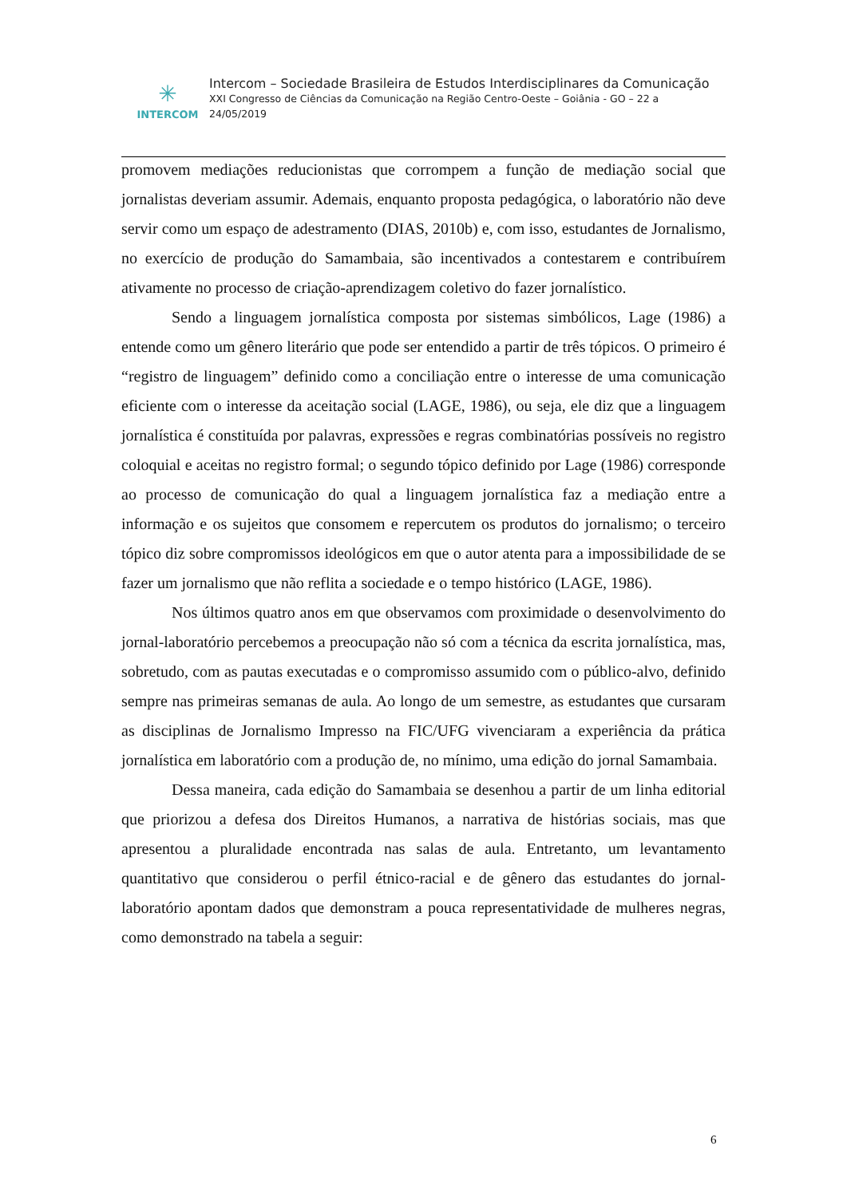✳
INTERCOM
Intercom – Sociedade Brasileira de Estudos Interdisciplinares da Comunicação
XXI Congresso de Ciências da Comunicação na Região Centro-Oeste – Goiânia - GO – 22 a
24/05/2019
promovem mediações reducionistas que corrompem a função de mediação social que jornalistas deveriam assumir. Ademais, enquanto proposta pedagógica, o laboratório não deve servir como um espaço de adestramento (DIAS, 2010b) e, com isso, estudantes de Jornalismo, no exercício de produção do Samambaia, são incentivados a contestarem e contribuírem ativamente no processo de criação-aprendizagem coletivo do fazer jornalístico.
Sendo a linguagem jornalística composta por sistemas simbólicos, Lage (1986) a entende como um gênero literário que pode ser entendido a partir de três tópicos. O primeiro é “registro de linguagem” definido como a conciliação entre o interesse de uma comunicação eficiente com o interesse da aceitação social (LAGE, 1986), ou seja, ele diz que a linguagem jornalística é constituída por palavras, expressões e regras combinatórias possíveis no registro coloquial e aceitas no registro formal; o segundo tópico definido por Lage (1986) corresponde ao processo de comunicação do qual a linguagem jornalística faz a mediação entre a informação e os sujeitos que consomem e repercutem os produtos do jornalismo; o terceiro tópico diz sobre compromissos ideológicos em que o autor atenta para a impossibilidade de se fazer um jornalismo que não reflita a sociedade e o tempo histórico (LAGE, 1986).
Nos últimos quatro anos em que observamos com proximidade o desenvolvimento do jornal-laboratório percebemos a preocupação não só com a técnica da escrita jornalística, mas, sobretudo, com as pautas executadas e o compromisso assumido com o público-alvo, definido sempre nas primeiras semanas de aula. Ao longo de um semestre, as estudantes que cursaram as disciplinas de Jornalismo Impresso na FIC/UFG vivenciaram a experiência da prática jornalística em laboratório com a produção de, no mínimo, uma edição do jornal Samambaia.
Dessa maneira, cada edição do Samambaia se desenhou a partir de um linha editorial que priorizou a defesa dos Direitos Humanos, a narrativa de histórias sociais, mas que apresentou a pluralidade encontrada nas salas de aula. Entretanto, um levantamento quantitativo que considerou o perfil étnico-racial e de gênero das estudantes do jornal-laboratório apontam dados que demonstram a pouca representatividade de mulheres negras, como demonstrado na tabela a seguir:
6